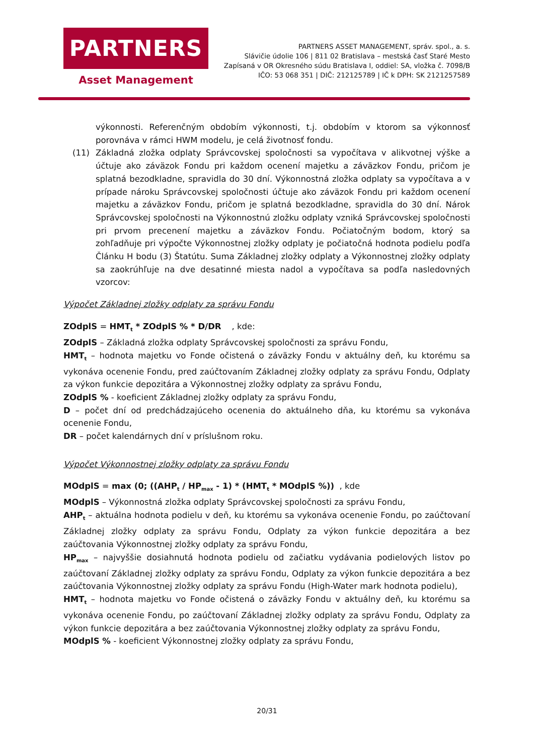PARTNERS
Asset Management
PARTNERS ASSET MANAGEMENT, správ. spol., a. s.
Slávičie údolie 106 | 811 02 Bratislava – mestská časť Staré Mesto
Zapísaná v OR Okresného súdu Bratislava I, oddiel: SA, vložka č. 7098/B
IČO: 53 068 351 | DIČ: 212125789 | IČ k DPH: SK 2121257589
výkonnosti. Referenčným obdobím výkonnosti, t.j. obdobím v ktorom sa výkonnosť porovnáva v rámci HWM modelu, je celá životnosť fondu.
(11) Základná zložka odplaty Správcovskej spoločnosti sa vypočítava v alikvotnej výške a účtuje ako záväzok Fondu pri každom ocenení majetku a záväzkov Fondu, pričom je splatná bezodkladne, spravidla do 30 dní. Výkonnostná zložka odplaty sa vypočítava a v prípade nároku Správcovskej spoločnosti účtuje ako záväzok Fondu pri každom ocenení majetku a záväzkov Fondu, pričom je splatná bezodkladne, spravidla do 30 dní. Nárok Správcovskej spoločnosti na Výkonnostnú zložku odplaty vzniká Správcovskej spoločnosti pri prvom precenení majetku a záväzkov Fondu. Počiatočným bodom, ktorý sa zohľadňuje pri výpočte Výkonnostnej zložky odplaty je počiatočná hodnota podielu podľa Článku H bodu (3) Štatútu. Suma Základnej zložky odplaty a Výkonnostnej zložky odplaty sa zaokrúhľuje na dve desatinné miesta nadol a vypočítava sa podľa nasledovných vzorcov:
Výpočet Základnej zložky odplaty za správu Fondu
ZOdplS = HMT<sub>t</sub> * ZOdplS % * D/DR , kde:
ZOdplS – Základná zložka odplaty Správcovskej spoločnosti za správu Fondu,
HMT<sub>t</sub> – hodnota majetku vo Fonde očistená o záväzky Fondu v aktuálny deň, ku ktorému sa vykonáva ocenenie Fondu, pred zaúčtovaním Základnej zložky odplaty za správu Fondu, Odplaty za výkon funkcie depozitára a Výkonnostnej zložky odplaty za správu Fondu,
ZOdplS % - koeficient Základnej zložky odplaty za správu Fondu,
D – počet dní od predchádzajúceho ocenenia do aktuálneho dňa, ku ktorému sa vykonáva ocenenie Fondu,
DR – počet kalendárnych dní v príslušnom roku.
Výpočet Výkonnostnej zložky odplaty za správu Fondu
MOdplS = max (0; ((AHP<sub>t</sub> / HP<sub>max</sub> - 1) * (HMT<sub>t</sub> * MOdplS %)) , kde
MOdplS – Výkonnostná zložka odplaty Správcovskej spoločnosti za správu Fondu,
AHP<sub>t</sub> – aktuálna hodnota podielu v deň, ku ktorému sa vykonáva ocenenie Fondu, po zaúčtovaní Základnej zložky odplaty za správu Fondu, Odplaty za výkon funkcie depozitára a bez zaúčtovania Výkonnostnej zložky odplaty za správu Fondu,
HP<sub>max</sub> – najvyššie dosiahnutá hodnota podielu od začiatku vydávania podielových listov po zaúčtovaní Základnej zložky odplaty za správu Fondu, Odplaty za výkon funkcie depozitára a bez zaúčtovania Výkonnostnej zložky odplaty za správu Fondu (High-Water mark hodnota podielu),
HMT<sub>t</sub> – hodnota majetku vo Fonde očistená o záväzky Fondu v aktuálny deň, ku ktorému sa vykonáva ocenenie Fondu, po zaúčtovaní Základnej zložky odplaty za správu Fondu, Odplaty za výkon funkcie depozitára a bez zaúčtovania Výkonnostnej zložky odplaty za správu Fondu,
MOdplS % - koeficient Výkonnostnej zložky odplaty za správu Fondu,
20/31